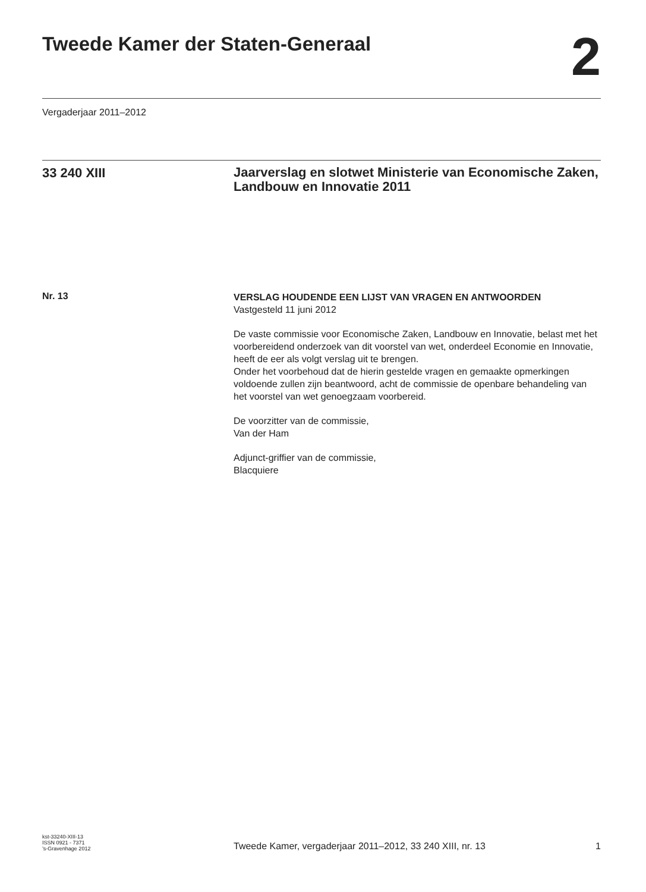Tweede Kamer der Staten-Generaal
2
Vergaderjaar 2011–2012
33 240 XIII
Jaarverslag en slotwet Ministerie van Economische Zaken, Landbouw en Innovatie 2011
Nr. 13
VERSLAG HOUDENDE EEN LIJST VAN VRAGEN EN ANTWOORDEN
Vastgesteld 11 juni 2012
De vaste commissie voor Economische Zaken, Landbouw en Innovatie, belast met het voorbereidend onderzoek van dit voorstel van wet, onderdeel Economie en Innovatie, heeft de eer als volgt verslag uit te brengen.
Onder het voorbehoud dat de hierin gestelde vragen en gemaakte opmerkingen voldoende zullen zijn beantwoord, acht de commissie de openbare behandeling van het voorstel van wet genoegzaam voorbereid.
De voorzitter van de commissie,
Van der Ham
Adjunct-griffier van de commissie,
Blacquiere
kst-33240-XIII-13
ISSN 0921 - 7371
’s-Gravenhage 2012
Tweede Kamer, vergaderjaar 2011–2012, 33 240 XIII, nr. 13
1